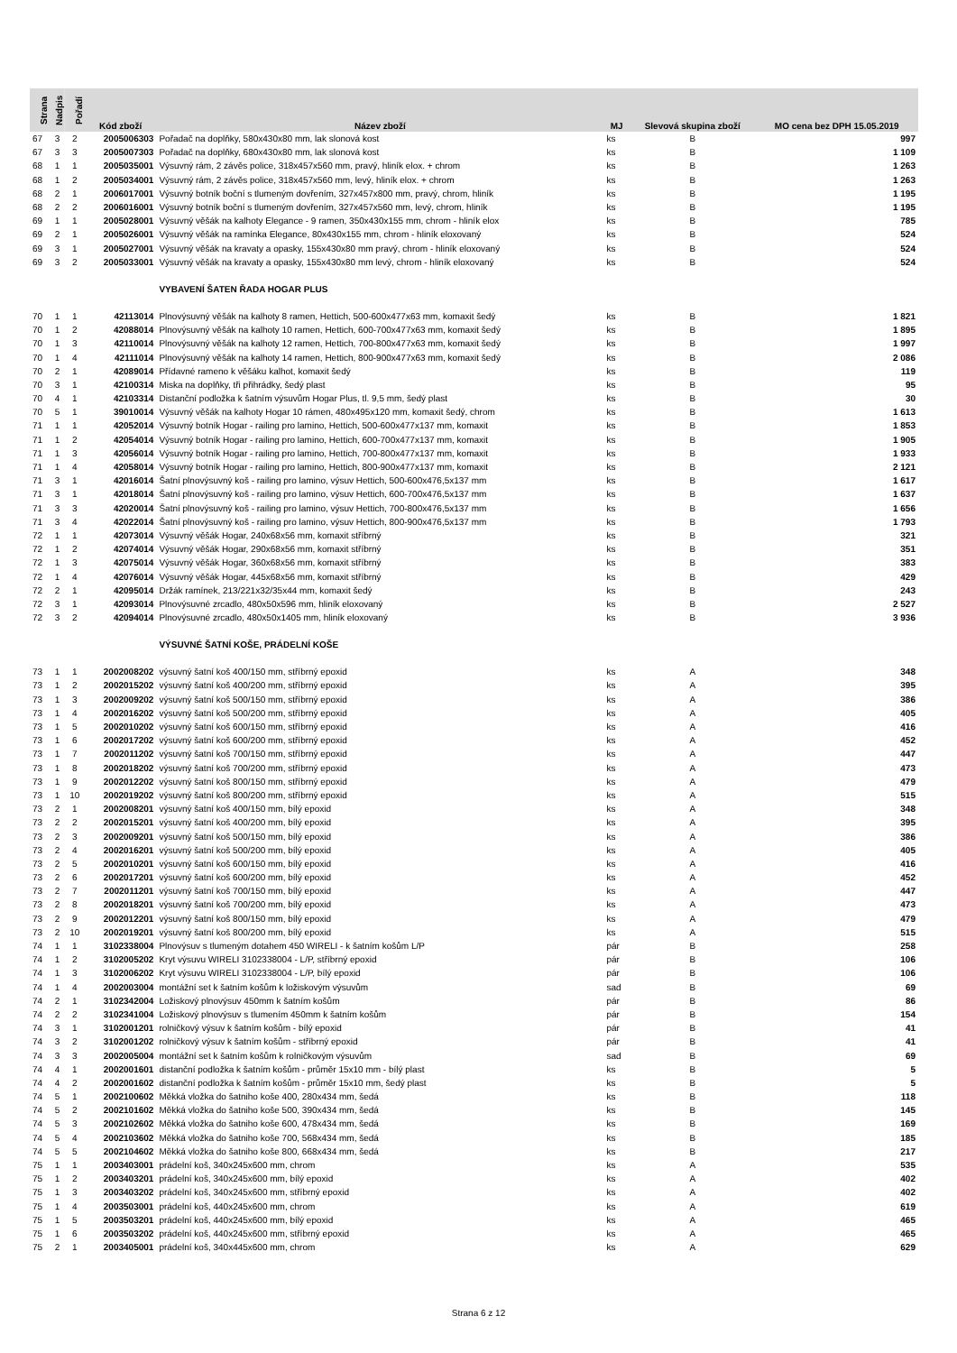| Strana | Nadpis | Pořadí | Kód zboží | Název zboží | MJ | Slevová skupina zboží | MO cena bez DPH 15.05.2019 |
| --- | --- | --- | --- | --- | --- | --- | --- |
| 67 | 3 | 2 | 2005006303 | Pořadač na doplňky, 580x430x80 mm, lak slonová kost | ks | B | 997 |
| 67 | 3 | 3 | 2005007303 | Pořadač na doplňky, 680x430x80 mm, lak slonová kost | ks | B | 1 109 |
| 68 | 1 | 1 | 2005035001 | Výsuvný rám, 2 závěs police, 318x457x560 mm, pravý, hliník elox. + chrom | ks | B | 1 263 |
| 68 | 1 | 2 | 2005034001 | Výsuvný rám, 2 závěs police, 318x457x560 mm, levý, hliník elox. + chrom | ks | B | 1 263 |
| 68 | 2 | 1 | 2006017001 | Výsuvný botník boční s tlumeným dovřením, 327x457x800 mm, pravý, chrom, hliník | ks | B | 1 195 |
| 68 | 2 | 2 | 2006016001 | Výsuvný botník boční s tlumeným dovřením, 327x457x560 mm, levý, chrom, hliník | ks | B | 1 195 |
| 69 | 1 | 1 | 2005028001 | Výsuvný věšák na kalhoty Elegance - 9 ramen, 350x430x155 mm, chrom - hliník elox | ks | B | 785 |
| 69 | 2 | 1 | 2005026001 | Výsuvný věšák na ramínka Elegance, 80x430x155 mm, chrom - hliník eloxovaný | ks | B | 524 |
| 69 | 3 | 1 | 2005027001 | Výsuvný věšák na kravaty a opasky, 155x430x80 mm pravý, chrom - hliník eloxovaný | ks | B | 524 |
| 69 | 3 | 2 | 2005033001 | Výsuvný věšák na kravaty a opasky, 155x430x80 mm levý, chrom - hliník eloxovaný | ks | B | 524 |
| | | | | VYBAVENÍ ŠATEN ŘADA HOGAR PLUS | | | |
| 70 | 1 | 1 | 42113014 | Plnovýsuvný věšák na kalhoty 8 ramen, Hettich, 500-600x477x63 mm, komaxit šedý | ks | B | 1 821 |
| 70 | 1 | 2 | 42088014 | Plnovýsuvný věšák na kalhoty 10 ramen, Hettich, 600-700x477x63 mm, komaxit šedý | ks | B | 1 895 |
| 70 | 1 | 3 | 42110014 | Plnovýsuvný věšák na kalhoty 12 ramen, Hettich, 700-800x477x63 mm, komaxit šedý | ks | B | 1 997 |
| 70 | 1 | 4 | 42111014 | Plnovýsuvný věšák na kalhoty 14 ramen, Hettich, 800-900x477x63 mm, komaxit šedý | ks | B | 2 086 |
| 70 | 2 | 1 | 42089014 | Přídavné rameno k věšáku kalhot, komaxit šedý | ks | B | 119 |
| 70 | 3 | 1 | 42100314 | Miska na doplňky, tři přihrádky, šedý plast | ks | B | 95 |
| 70 | 4 | 1 | 42103314 | Distanční podložka k šatním výsuvům Hogar Plus, tl. 9,5 mm, šedý plast | ks | B | 30 |
| 70 | 5 | 1 | 39010014 | Výsuvný věšák na kalhoty Hogar 10 rámen, 480x495x120 mm, komaxit šedý, chrom | ks | B | 1 613 |
| 71 | 1 | 1 | 42052014 | Výsuvný botník Hogar - railing pro lamino, Hettich, 500-600x477x137 mm, komaxit | ks | B | 1 853 |
| 71 | 1 | 2 | 42054014 | Výsuvný botník Hogar - railing pro lamino, Hettich, 600-700x477x137 mm, komaxit | ks | B | 1 905 |
| 71 | 1 | 3 | 42056014 | Výsuvný botník Hogar - railing pro lamino, Hettich, 700-800x477x137 mm, komaxit | ks | B | 1 933 |
| 71 | 1 | 4 | 42058014 | Výsuvný botník Hogar - railing pro lamino, Hettich, 800-900x477x137 mm, komaxit | ks | B | 2 121 |
| 71 | 3 | 1 | 42016014 | Šatní plnovýsuvný koš - railing pro lamino, výsuv Hettich, 500-600x476,5x137 mm | ks | B | 1 617 |
| 71 | 3 | 1 | 42018014 | Šatní plnovýsuvný koš - railing pro lamino, výsuv Hettich, 600-700x476,5x137 mm | ks | B | 1 637 |
| 71 | 3 | 3 | 42020014 | Šatní plnovýsuvný koš - railing pro lamino, výsuv Hettich, 700-800x476,5x137 mm | ks | B | 1 656 |
| 71 | 3 | 4 | 42022014 | Šatní plnovýsuvný koš - railing pro lamino, výsuv Hettich, 800-900x476,5x137 mm | ks | B | 1 793 |
| 72 | 1 | 1 | 42073014 | Výsuvný věšák Hogar, 240x68x56 mm, komaxit stříbrný | ks | B | 321 |
| 72 | 1 | 2 | 42074014 | Výsuvný věšák Hogar, 290x68x56 mm, komaxit stříbrný | ks | B | 351 |
| 72 | 1 | 3 | 42075014 | Výsuvný věšák Hogar, 360x68x56 mm, komaxit stříbrný | ks | B | 383 |
| 72 | 1 | 4 | 42076014 | Výsuvný věšák Hogar, 445x68x56 mm, komaxit stříbrný | ks | B | 429 |
| 72 | 2 | 1 | 42095014 | Držák ramínek, 213/221x32/35x44 mm, komaxit šedý | ks | B | 243 |
| 72 | 3 | 1 | 42093014 | Plnovýsuvné zrcadlo, 480x50x596 mm, hliník eloxovaný | ks | B | 2 527 |
| 72 | 3 | 2 | 42094014 | Plnovýsuvné zrcadlo, 480x50x1405 mm, hliník eloxovaný | ks | B | 3 936 |
| | | | | VÝSUVNÉ ŠATNÍ KOŠE, PRÁDELNÍ KOŠE | | | |
| 73 | 1 | 1 | 2002008202 | výsuvný šatní koš 400/150 mm, stříbrný epoxid | ks | A | 348 |
| 73 | 1 | 2 | 2002015202 | výsuvný šatní koš 400/200 mm, stříbrný epoxid | ks | A | 395 |
| 73 | 1 | 3 | 2002009202 | výsuvný šatní koš 500/150 mm, stříbrný epoxid | ks | A | 386 |
| 73 | 1 | 4 | 2002016202 | výsuvný šatní koš 500/200 mm, stříbrný epoxid | ks | A | 405 |
| 73 | 1 | 5 | 2002010202 | výsuvný šatní koš 600/150 mm, stříbrný epoxid | ks | A | 416 |
| 73 | 1 | 6 | 2002017202 | výsuvný šatní koš 600/200 mm, stříbrný epoxid | ks | A | 452 |
| 73 | 1 | 7 | 2002011202 | výsuvný šatní koš 700/150 mm, stříbrný epoxid | ks | A | 447 |
| 73 | 1 | 8 | 2002018202 | výsuvný šatní koš 700/200 mm, stříbrný epoxid | ks | A | 473 |
| 73 | 1 | 9 | 2002012202 | výsuvný šatní koš 800/150 mm, stříbrný epoxid | ks | A | 479 |
| 73 | 1 | 10 | 2002019202 | výsuvný šatní koš 800/200 mm, stříbrný epoxid | ks | A | 515 |
| 73 | 2 | 1 | 2002008201 | výsuvný šatní koš 400/150 mm, bílý epoxid | ks | A | 348 |
| 73 | 2 | 2 | 2002015201 | výsuvný šatní koš 400/200 mm, bílý epoxid | ks | A | 395 |
| 73 | 2 | 3 | 2002009201 | výsuvný šatní koš 500/150 mm, bílý epoxid | ks | A | 386 |
| 73 | 2 | 4 | 2002016201 | výsuvný šatní koš 500/200 mm, bílý epoxid | ks | A | 405 |
| 73 | 2 | 5 | 2002010201 | výsuvný šatní koš 600/150 mm, bílý epoxid | ks | A | 416 |
| 73 | 2 | 6 | 2002017201 | výsuvný šatní koš 600/200 mm, bílý epoxid | ks | A | 452 |
| 73 | 2 | 7 | 2002011201 | výsuvný šatní koš 700/150 mm, bílý epoxid | ks | A | 447 |
| 73 | 2 | 8 | 2002018201 | výsuvný šatní koš 700/200 mm, bílý epoxid | ks | A | 473 |
| 73 | 2 | 9 | 2002012201 | výsuvný šatní koš 800/150 mm, bílý epoxid | ks | A | 479 |
| 73 | 2 | 10 | 2002019201 | výsuvný šatní koš 800/200 mm, bílý epoxid | ks | A | 515 |
| 74 | 1 | 1 | 3102338004 | Plnovýsuv s tlumeným dotahem 450 WIRELI - k šatním košům L/P | pár | B | 258 |
| 74 | 1 | 2 | 3102005202 | Kryt výsuvu WIRELI 3102338004 - L/P, stříbrný epoxid | pár | B | 106 |
| 74 | 1 | 3 | 3102006202 | Kryt výsuvu WIRELI 3102338004 - L/P, bílý epoxid | pár | B | 106 |
| 74 | 1 | 4 | 2002003004 | montážní set k šatním košům k ložiskovým výsuvům | sad | B | 69 |
| 74 | 2 | 1 | 3102342004 | Ložiskový plnovýsuv 450mm k šatním košům | pár | B | 86 |
| 74 | 2 | 2 | 3102341004 | Ložiskový plnovýsuv s tlumením 450mm k šatním košům | pár | B | 154 |
| 74 | 3 | 1 | 3102001201 | rolničkový výsuv k šatním košům - bílý epoxid | pár | B | 41 |
| 74 | 3 | 2 | 3102001202 | rolničkový výsuv k šatním košům - stříbrný epoxid | pár | B | 41 |
| 74 | 3 | 3 | 2002005004 | montážní set k šatním košům k rolničkovým výsuvům | sad | B | 69 |
| 74 | 4 | 1 | 2002001601 | distanční podložka k šatním košům - průměr 15x10 mm - bílý plast | ks | B | 5 |
| 74 | 4 | 2 | 2002001602 | distanční podložka k šatním košům - průměr 15x10 mm, šedý plast | ks | B | 5 |
| 74 | 5 | 1 | 2002100602 | Měkká vložka do šatniho koše 400, 280x434 mm, šedá | ks | B | 118 |
| 74 | 5 | 2 | 2002101602 | Měkká vložka do šatniho koše 500, 390x434 mm, šedá | ks | B | 145 |
| 74 | 5 | 3 | 2002102602 | Měkká vložka do šatniho koše 600, 478x434 mm, šedá | ks | B | 169 |
| 74 | 5 | 4 | 2002103602 | Měkká vložka do šatniho koše 700, 568x434 mm, šedá | ks | B | 185 |
| 74 | 5 | 5 | 2002104602 | Měkká vložka do šatniho koše 800, 668x434 mm, šedá | ks | B | 217 |
| 75 | 1 | 1 | 2003403001 | prádelní koš, 340x245x600 mm, chrom | ks | A | 535 |
| 75 | 1 | 2 | 2003403201 | prádelní koš, 340x245x600 mm, bílý epoxid | ks | A | 402 |
| 75 | 1 | 3 | 2003403202 | prádelní koš, 340x245x600 mm, stříbrný epoxid | ks | A | 402 |
| 75 | 1 | 4 | 2003503001 | prádelní koš, 440x245x600 mm, chrom | ks | A | 619 |
| 75 | 1 | 5 | 2003503201 | prádelní koš, 440x245x600 mm, bílý epoxid | ks | A | 465 |
| 75 | 1 | 6 | 2003503202 | prádelní koš, 440x245x600 mm, stříbrný epoxid | ks | A | 465 |
| 75 | 2 | 1 | 2003405001 | prádelní koš, 340x445x600 mm, chrom | ks | A | 629 |
Strana 6 z 12